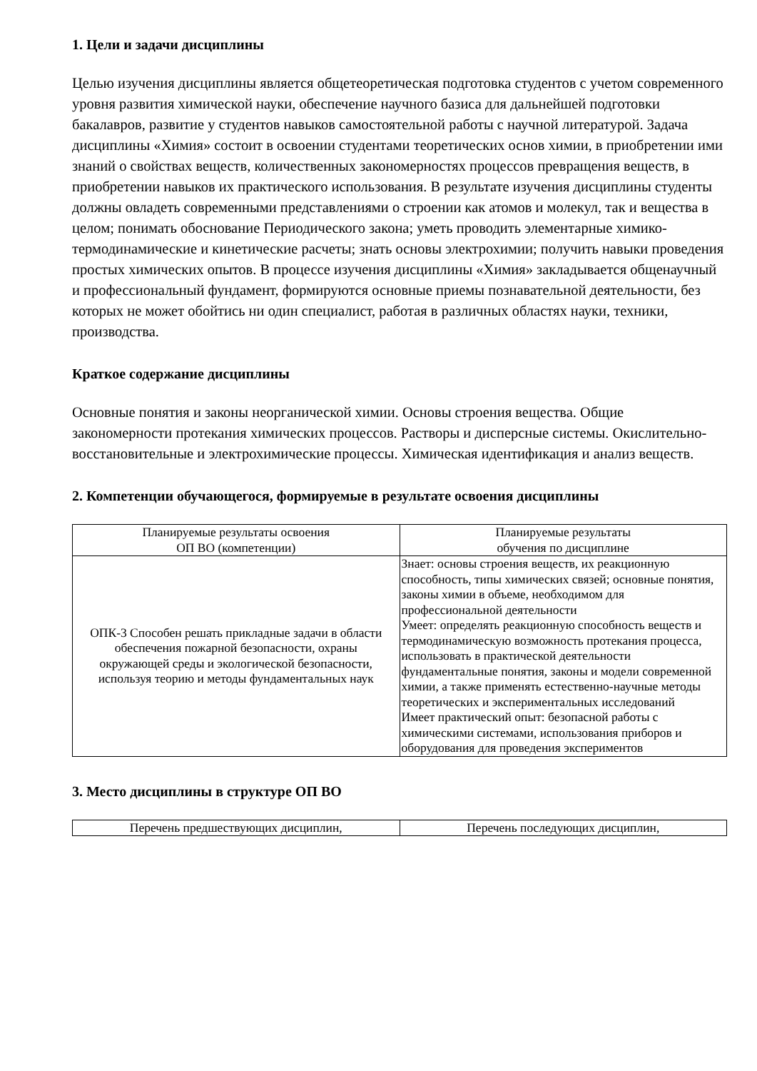1. Цели и задачи дисциплины
Целью изучения дисциплины является общетеоретическая подготовка студентов с учетом современного уровня развития химической науки, обеспечение научного базиса для дальнейшей подготовки бакалавров, развитие у студентов навыков самостоятельной работы с научной литературой. Задача дисциплины «Химия» состоит в освоении студентами теоретических основ химии, в приобретении ими знаний о свойствах веществ, количественных закономерностях процессов превращения веществ, в приобретении навыков их практического использования. В результате изучения дисциплины студенты должны овладеть современными представлениями о строении как атомов и молекул, так и вещества в целом; понимать обоснование Периодического закона; уметь проводить элементарные химико-термодинамические и кинетические расчеты; знать основы электрохимии; получить навыки проведения простых химических опытов. В процессе изучения дисциплины «Химия» закладывается общенаучный и профессиональный фундамент, формируются основные приемы познавательной деятельности, без которых не может обойтись ни один специалист, работая в различных областях науки, техники, производства.
Краткое содержание дисциплины
Основные понятия и законы неорганической химии. Основы строения вещества. Общие закономерности протекания химических процессов. Растворы и дисперсные системы. Окислительно-восстановительные и электрохимические процессы. Химическая идентификация и анализ веществ.
2. Компетенции обучающегося, формируемые в результате освоения дисциплины
| Планируемые результаты освоения ОП ВО (компетенции) | Планируемые результаты обучения по дисциплине |
| --- | --- |
| ОПК-3 Способен решать прикладные задачи в области обеспечения пожарной безопасности, охраны окружающей среды и экологической безопасности, используя теорию и методы фундаментальных наук | Знает: основы строения веществ, их реакционную способность, типы химических связей; основные понятия, законы химии в объеме, необходимом для профессиональной деятельности Умеет: определять реакционную способность веществ и термодинамическую возможность протекания процесса, использовать в практической деятельности фундаментальные понятия, законы и модели современной химии, а также применять естественно-научные методы теоретических и экспериментальных исследований Имеет практический опыт: безопасной работы с химическими системами, использования приборов и оборудования для проведения экспериментов |
3. Место дисциплины в структуре ОП ВО
| Перечень предшествующих дисциплин, | Перечень последующих дисциплин, |
| --- | --- |